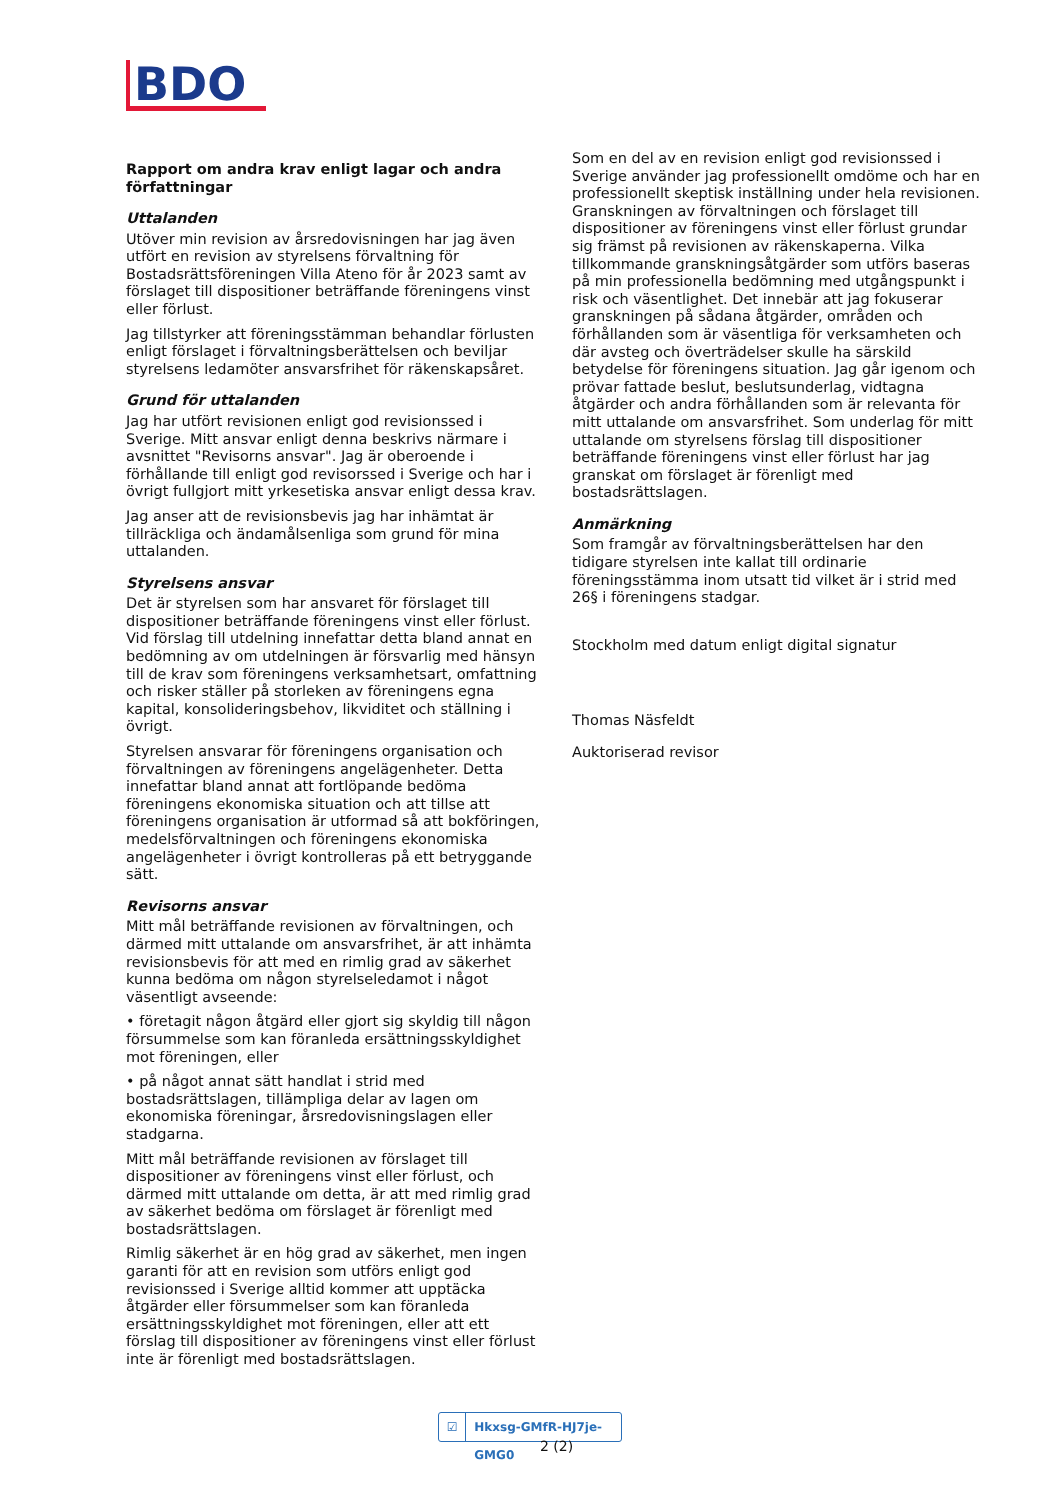BDO
Rapport om andra krav enligt lagar och andra författningar
Uttalanden
Utöver min revision av årsredovisningen har jag även utfört en revision av styrelsens förvaltning för Bostadsrättsföreningen Villa Ateno för år 2023 samt av förslaget till dispositioner beträffande föreningens vinst eller förlust.
Jag tillstyrker att föreningsstämman behandlar förlusten enligt förslaget i förvaltningsberättelsen och beviljar styrelsens ledamöter ansvarsfrihet för räkenskapsåret.
Grund för uttalanden
Jag har utfört revisionen enligt god revisionssed i Sverige. Mitt ansvar enligt denna beskrivs närmare i avsnittet "Revisorns ansvar". Jag är oberoende i förhållande till enligt god revisorssed i Sverige och har i övrigt fullgjort mitt yrkesetiska ansvar enligt dessa krav.
Jag anser att de revisionsbevis jag har inhämtat är tillräckliga och ändamålsenliga som grund för mina uttalanden.
Styrelsens ansvar
Det är styrelsen som har ansvaret för förslaget till dispositioner beträffande föreningens vinst eller förlust. Vid förslag till utdelning innefattar detta bland annat en bedömning av om utdelningen är försvarlig med hänsyn till de krav som föreningens verksamhetsart, omfattning och risker ställer på storleken av föreningens egna kapital, konsolideringsbehov, likviditet och ställning i övrigt.
Styrelsen ansvarar för föreningens organisation och förvaltningen av föreningens angelägenheter. Detta innefattar bland annat att fortlöpande bedöma föreningens ekonomiska situation och att tillse att föreningens organisation är utformad så att bokföringen, medelsförvaltningen och föreningens ekonomiska angelägenheter i övrigt kontrolleras på ett betryggande sätt.
Revisorns ansvar
Mitt mål beträffande revisionen av förvaltningen, och därmed mitt uttalande om ansvarsfrihet, är att inhämta revisionsbevis för att med en rimlig grad av säkerhet kunna bedöma om någon styrelseledamot i något väsentligt avseende:
• företagit någon åtgärd eller gjort sig skyldig till någon försummelse som kan föranleda ersättningsskyldighet mot föreningen, eller
• på något annat sätt handlat i strid med bostadsrättslagen, tillämpliga delar av lagen om ekonomiska föreningar, årsredovisningslagen eller stadgarna.
Mitt mål beträffande revisionen av förslaget till dispositioner av föreningens vinst eller förlust, och därmed mitt uttalande om detta, är att med rimlig grad av säkerhet bedöma om förslaget är förenligt med bostadsrättslagen.
Rimlig säkerhet är en hög grad av säkerhet, men ingen garanti för att en revision som utförs enligt god revisionssed i Sverige alltid kommer att upptäcka åtgärder eller försummelser som kan föranleda ersättningsskyldighet mot föreningen, eller att ett förslag till dispositioner av föreningens vinst eller förlust inte är förenligt med bostadsrättslagen.
Som en del av en revision enligt god revisionssed i Sverige använder jag professionellt omdöme och har en professionellt skeptisk inställning under hela revisionen. Granskningen av förvaltningen och förslaget till dispositioner av föreningens vinst eller förlust grundar sig främst på revisionen av räkenskaperna. Vilka tillkommande granskningsåtgärder som utförs baseras på min professionella bedömning med utgångspunkt i risk och väsentlighet. Det innebär att jag fokuserar granskningen på sådana åtgärder, områden och förhållanden som är väsentliga för verksamheten och där avsteg och överträdelser skulle ha särskild betydelse för föreningens situation. Jag går igenom och prövar fattade beslut, beslutsunderlag, vidtagna åtgärder och andra förhållanden som är relevanta för mitt uttalande om ansvarsfrihet. Som underlag för mitt uttalande om styrelsens förslag till dispositioner beträffande föreningens vinst eller förlust har jag granskat om förslaget är förenligt med bostadsrättslagen.
Anmärkning
Som framgår av förvaltningsberättelsen har den tidigare styrelsen inte kallat till ordinarie föreningsstämma inom utsatt tid vilket är i strid med 26§ i föreningens stadgar.
Stockholm med datum enligt digital signatur
Thomas Näsfeldt
Auktoriserad revisor
☑ Hkxsg-GMfR-HJ7je-GMG0
2 (2)